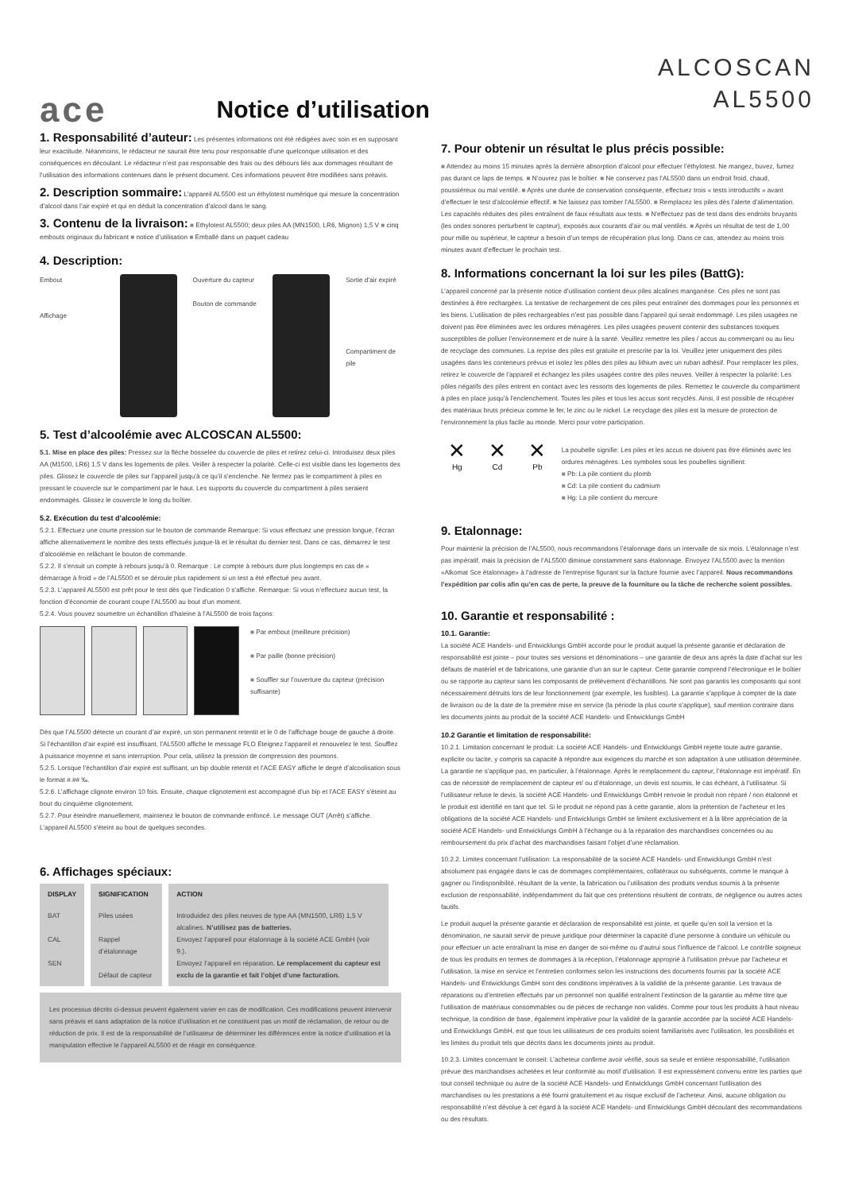ace
Notice d’utilisation
ALCOSCAN
AL5500
1. Responsabilité d’auteur: Les présentes informations ont été rédigées avec soin et en supposant leur exactitude. Néanmoins, le rédacteur ne saurait être tenu pour responsable d’une quelconque utilisation et des conséquences en découlant. Le rédacteur n’est pas responsable des frais ou des débours liés aux dommages résultant de l’utilisation des informations contenues dans le présent document. Ces informations peuvent être modifiées sans préavis.
2. Description sommaire: L’appareil AL5500 est un éthylotest numérique qui mesure la concentration d’alcool dans l’air expiré et qui en déduit la concentration d’alcool dans le sang.
3. Contenu de la livraison: ■ Ethylotest AL5500; deux piles AA (MN1500, LR6, Mignon) 1,5 V ■ cinq embouts originaux du fabricant ■ notice d’utilisation ■ Emballé dans un paquet cadeau
4. Description:
Embout
Affichage
Ouverture du capteur
Bouton de commande
Sortie d’air expiré
Compartiment de pile
5. Test d’alcoolémie avec ALCOSCAN AL5500:
5.1. Mise en place des piles: Pressez sur la flèche bosselée du couvercle de piles et retirez celui-ci. Introduisez deux piles AA (M1500, LR6) 1,5 V dans les logements de piles. Veiller à respecter la polarité. Celle-ci est visible dans les logements des piles. Glissez le couvercle de piles sur l’appareil jusqu’à ce qu’il s’enclenche. Ne fermez pas le compartiment à piles en pressant le couvercle sur le compartiment par le haut. Les supports du couvercle du compartiment à piles seraient endommagés. Glissez le couvercle le long du boîtier.
5.2. Exécution du test d’alcoolémie:
5.2.1. Effectuez une courte pression sur le bouton de commande Remarque: Si vous effectuez une pression longue, l’écran affiche alternativement le nombre des tests effectués jusque-là et le résultat du dernier test. Dans ce cas, démarrez le test d’alcoolémie en relâchant le bouton de commande.
5.2.2. Il s’ensuit un compte à rebours jusqu’à 0. Remarque : Le compte à rebours dure plus longtemps en cas de « démarrage à froid » de l’AL5500 et se déroule plus rapidement si un test a été effectué peu avant.
5.2.3. L’appareil AL5500 est prêt pour le test dès que l’indication 0 s’affiche. Remarque: Si vous n’effectuez aucun test, la fonction d’économie de courant coupe l’AL5500 au bout d’un moment.
5.2.4. Vous pouvez soumettre un échantillon d’haleine à l’AL5500 de trois façons:
■ Par embout (meilleure précision)
■ Par paille (bonne précision)
■ Souffler sur l’ouverture du capteur (précision suffisante)
Dès que l’AL5500 détecte un courant d’air expiré, un son permanent retentit et le 0 de l’affichage bouge de gauche à droite. Si l’échantillon d’air expiré est insuffisant, l’AL5500 affiche le message FLO Eteignez l’appareil et renouvelez le test. Soufflez à puissance moyenne et sans interruption. Pour cela, utilisez la pression de compression des poumons.
5.2.5. Lorsque l’échantillon d’air expiré est suffisant, un bip double retentit et l’ACE EASY affiche le degré d’alcoolisation sous le format #.## ‰.
5.2.6. L’affichage clignote environ 10 fois. Ensuite, chaque clignotement est accompagné d’un bip et l’ACE EASY s’éteint au bout du cinquième clignotement.
5.2.7. Pour éteindre manuellement, maintenez le bouton de commande enfoncé. Le message OUT (Arrêt) s’affiche. L’appareil AL5500 s’éteint au bout de quelques secondes.
6. Affichages spéciaux:
| DISPLAY | SIGNIFICATION | ACTION |
| --- | --- | --- |
| BAT CAL SEN | Piles usées Rappel d’étalonnage Défaut de capteur | Introduidez des piles neuves de type AA (MN1500, LR6) 1,5 V alcalines. N’utilisez pas de batteries. Envoyez l’appareil pour étalonnage à la société ACE GmbH (voir 9.). Envoyez l’appareil en réparation. Le remplacement du capteur est exclu de la garantie et fait l’objet d’une facturation. |
Les processus décrits ci-dessus peuvent également varier en cas de modification. Ces modifications peuvent intervenir sans préavis et sans adaptation de la notice d’utilisation et ne constituent pas un motif de réclamation, de retour ou de réduction de prix. Il est de la responsabilité de l’utilisateur de déterminer les différences entre la notice d’utilisation et la manipulation effective le l’appareil AL5500 et de réagir en conséquence.
7. Pour obtenir un résultat le plus précis possible:
■ Attendez au moins 15 minutes après la dernière absorption d’alcool pour effectuer l’éthylotest. Ne mangez, buvez, fumez pas durant ce laps de temps. ■ N’ouvrez pas le boîtier. ■ Ne conservez pas l’AL5500 dans un endroit froid, chaud, poussiéreux ou mal ventilé. ■ Après une durée de conservation conséquente, effectuez trois « tests introductifs » avant d’effectuer le test d’alcoolémie effectif. ■ Ne laissez pas tomber l’AL5500. ■ Remplacez les piles dès l’alerte d’alimentation. Les capacités réduites des piles entraînent de faux résultats aux tests. ■ N’effectuez pas de test dans des endroits bruyants (les ondes sonores perturbent le capteur), exposés aux courants d’air ou mal ventilés. ■ Après un résultat de test de 1,00 pour mille ou supérieur, le capteur a besoin d’un temps de récupération plus long. Dans ce cas, attendez au moins trois minutes avant d’effectuer le prochain test.
8. Informations concernant la loi sur les piles (BattG):
L’appareil concerné par la présente notice d’utilisation contient deux piles alcalines manganèse. Ces piles ne sont pas destinées à être rechargées. La tentative de rechargement de ces piles peut entraîner des dommages pour les personnes et les biens. L’utilisation de piles rechargeables n’est pas possible dans l’appareil qui serait endommagé. Les piles usagées ne doivent pas être éliminées avec les ordures ménagères. Les piles usagées peuvent contenir des substances toxiques susceptibles de polluer l’environnement et de nuire à la santé. Veuillez remettre les piles / accus au commerçant ou au lieu de recyclage des communes. La reprise des piles est gratuite et prescrite par la loi. Veuillez jeter uniquement des piles usagées dans les conteneurs prévus et isolez les pôles des piles au lithium avec un ruban adhésif. Pour remplacer les piles, retirez le couvercle de l’appareil et échangez les piles usagées contre des piles neuves. Veiller à respecter la polarité: Les pôles négatifs des piles entrent en contact avec les ressorts des logements de piles. Remettez le couvercle du compartiment à piles en place jusqu’à l’enclenchement. Toutes les piles et tous les accus sont recyclés. Ainsi, il est possible de récupérer des matériaux bruts précieux comme le fer, le zinc ou le nickel. Le recyclage des piles est la mesure de protection de l’environnement la plus facile au monde. Merci pour votre participation.
✕
Hg
✕
Cd
✕
Pb
La poubelle signifie: Les piles et les accus ne doivent pas être éliminés avec les ordures ménagères. Les symboles sous les poubelles signifient:
■ Pb: La pile contient du plomb
■ Cd: La pile contient du cadmium
■ Hg: La pile contient du mercure
9. Etalonnage:
Pour maintenir la précision de l’AL5500, nous recommandons l’étalonnage dans un intervalle de six mois. L’étalonnage n’est pas impératif, mais la précision de l’AL5500 diminue constamment sans étalonnage. Envoyez l’AL5500 avec la mention «Alkomat Sce étalonnage» à l’adresse de l’entreprise figurant sur la facture fournie avec l’appareil. Nous recommandons l’expédition par colis afin qu’en cas de perte, la preuve de la fourniture ou la tâche de recherche soient possibles.
10. Garantie et responsabilité :
10.1. Garantie:
La société ACE Handels- und Entwicklungs GmbH accorde pour le produit auquel la présente garantie et déclaration de responsabilité est jointe – pour toutes ses versions et dénominations – une garantie de deux ans après la date d’achat sur les défauts de matériel et de fabrications, une garantie d’un an sur le capteur. Cette garantie comprend l’électronique et le boîtier ou se rapporte au capteur sans les composants de prélèvement d’échantillons. Ne sont pas garantis les composants qui sont nécessairement détruits lors de leur fonctionnement (par exemple, les fusibles). La garantie s’applique à compter de la date de livraison ou de la date de la première mise en service (la période la plus courte s’applique), sauf mention contraire dans les documents joints au produit de la société ACE Handels- und Entwicklungs GmbH
10.2 Garantie et limitation de responsabilité:
10.2.1. Limitation concernant le produit: La société ACE Handels- und Entwicklungs GmbH rejette toute autre garantie, explicite ou tacite, y compris sa capacité à répondre aux exigences du marché et son adaptation à une utilisation déterminée. La garantie ne s’applique pas, en particulier, à l’étalonnage. Après le remplacement du capteur, l’étalonnage est impératif. En cas de nécessité de remplacement de capteur et/ ou d’étalonnage, un devis est soumis, le cas échéant, à l’utilisateur. Si l’utilisateur refuse le devis, la société ACE Handels- und Entwicklungs GmbH renvoie le produit non réparé / non étalonné et le produit est identifié en tant que tel. Si le produit ne répond pas à cette garantie, alors la prétention de l’acheteur et les obligations de la société ACE Handels- und Entwicklungs GmbH se limitent exclusivement et à la libre appréciation de la société ACE Handels- und Entwicklungs GmbH à l’échange ou à la réparation des marchandises concernées ou au remboursement du prix d’achat des marchandises faisant l’objet d’une réclamation.
10.2.2. Limites concernant l’utilisation: La responsabilité de la société ACE Handels- und Entwicklungs GmbH n’est absolument pas engagée dans le cas de dommages complémentaires, collatéraux ou subséquents, comme le manque à gagner ou l’indisponibilité, résultant de la vente, la fabrication ou l’utilisation des produits vendus soumis à la présente exclusion de responsabilité, indépendamment du fait que ces prétentions résultent de contrats, de négligence ou autres actes fautifs.
Le produit auquel la présente garantie et déclaration de responsabilité est jointe, et quelle qu’en soit la version et la dénomination, ne saurait servir de preuve juridique pour déterminer la capacité d’une personne à conduire un véhicule ou pour effectuer un acte entraînant la mise en danger de soi-même ou d’autrui sous l’influence de l’alcool. Le contrôle soigneux de tous les produits en termes de dommages à la réception, l’étalonnage approprié à l’utilisation prévue par l’acheteur et l’utilisation, la mise en service et l’entretien conformes selon les instructions des documents fournis par la société ACE Handels- und Entwicklungs GmbH sont des conditions impératives à la validité de la présente garantie. Les travaux de réparations ou d’entretien effectués par un personnel non qualifié entraînent l’extinction de la garantie au même titre que l’utilisation de matériaux consommables ou de pièces de rechange non validés. Comme pour tous les produits à haut niveau technique, la condition de base, également impérative pour la validité de la garantie accordée par la société ACE Handels- und Entwicklungs GmbH, est que tous les utilisateurs de ces produits soient familiarisés avec l’utilisation, les possibilités et les limites du produit tels que décrits dans les documents joints au produit.
10.2.3. Limites concernant le conseil: L’acheteur confirme avoir vérifié, sous sa seule et entière responsabilité, l’utilisation prévue des marchandises achetées et leur conformité au motif d’utilisation. Il est expressément convenu entre les parties que tout conseil technique ou autre de la société ACE Handels- und Entwicklungs GmbH concernant l’utilisation des marchandises ou les prestations a été fourni gratuitement et au risque exclusif de l’acheteur. Ainsi, aucune obligation ou responsabilité n’est dévolue à cet égard à la société ACE Handels- und Entwicklungs GmbH découlant des recommandations ou des résultats.